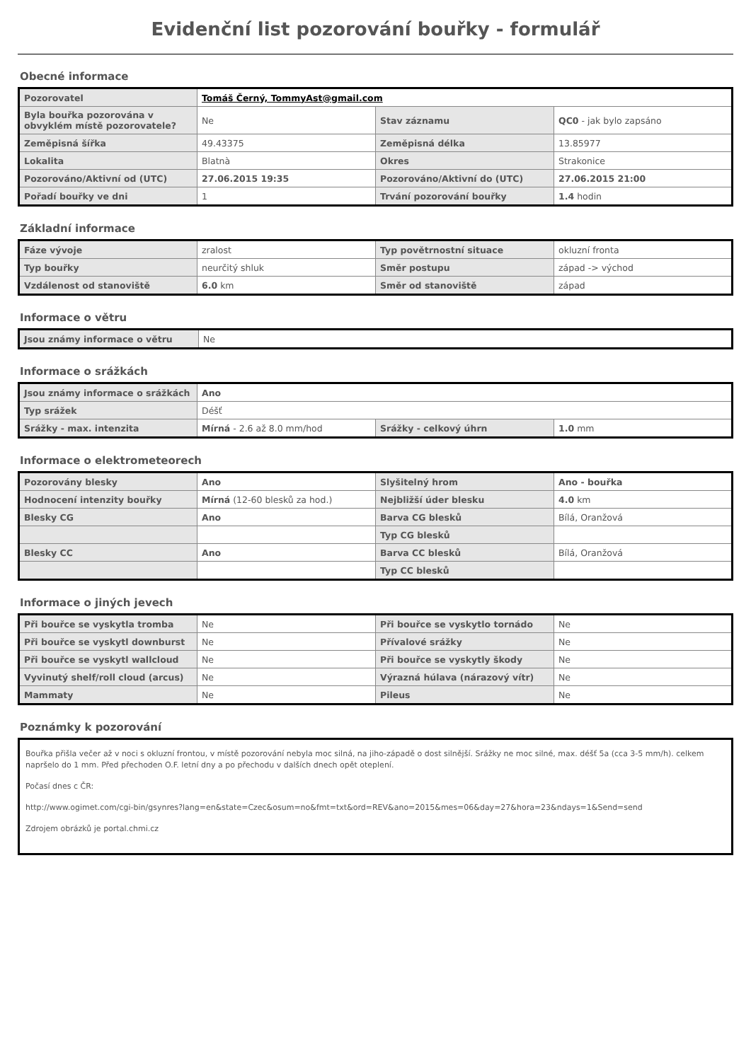Evidenční list pozorování bouřky - formulář
Obecné informace
| Pozorovatel | Tomáš Černý, TommyAst@gmail.com | | |
| Byla bouřka pozorována v obvyklém místě pozorovatele? | Ne | Stav záznamu | QC0 - jak bylo zapsáno |
| Zeměpisná šířka | 49.43375 | Zeměpisná délka | 13.85977 |
| Lokalita | Blatnà | Okres | Strakonice |
| Pozorováno/Aktivní od (UTC) | 27.06.2015 19:35 | Pozorováno/Aktivní do (UTC) | 27.06.2015 21:00 |
| Pořadí bouřky ve dni | 1 | Trvání pozorování bouřky | 1.4 hodin |
Základní informace
| Fáze vývoje | zralost | Typ povětrnostní situace | okluzní fronta |
| Typ bouřky | neurčitý shluk | Směr postupu | západ -> východ |
| Vzdálenost od stanoviště | 6.0 km | Směr od stanoviště | západ |
Informace o větru
| Jsou známy informace o větru | Ne |
Informace o srážkách
| Jsou známy informace o srážkách | Ano | | |
| Typ srážek | Déšť | | |
| Srážky - max. intenzita | Mírná - 2.6 až 8.0 mm/hod | Srážky - celkový úhrn | 1.0 mm |
Informace o elektrometeorech
| Pozorovány blesky | Ano | Slyšitelný hrom | Ano - bouřka |
| Hodnocení intenzity bouřky | Mírná (12-60 blesků za hod.) | Nejbližší úder blesku | 4.0 km |
| Blesky CG | Ano | Barva CG blesků | Bílá, Oranžová |
| | | Typ CG blesků | |
| Blesky CC | Ano | Barva CC blesků | Bílá, Oranžová |
| | | Typ CC blesků | |
Informace o jiných jevech
| Při bouřce se vyskytla tromba | Ne | Při bouřce se vyskytlo tornádo | Ne |
| Při bouřce se vyskytl downburst | Ne | Přívalové srážky | Ne |
| Při bouřce se vyskytl wallcloud | Ne | Při bouřce se vyskytly škody | Ne |
| Vyvinutý shelf/roll cloud (arcus) | Ne | Výrazná húlava (nárazový vítr) | Ne |
| Mammaty | Ne | Pileus | Ne |
Poznámky k pozorování
Bouřka přišla večer až v noci s okluzní frontou, v místě pozorování nebyla moc silná, na jiho-západě o dost silnější. Srážky ne moc silné, max. déšť 5a (cca 3-5 mm/h). celkem napršelo do 1 mm. Před přechoden O.F. letní dny a po přechodu v dalších dnech opět oteplení.
Počasí dnes c ČR:
http://www.ogimet.com/cgi-bin/gsynres?lang=en&state=Czec&osum=no&fmt=txt&ord=REV&ano=2015&mes=06&day=27&hora=23&ndays=1&Send=send
Zdrojem obrázků je portal.chmi.cz